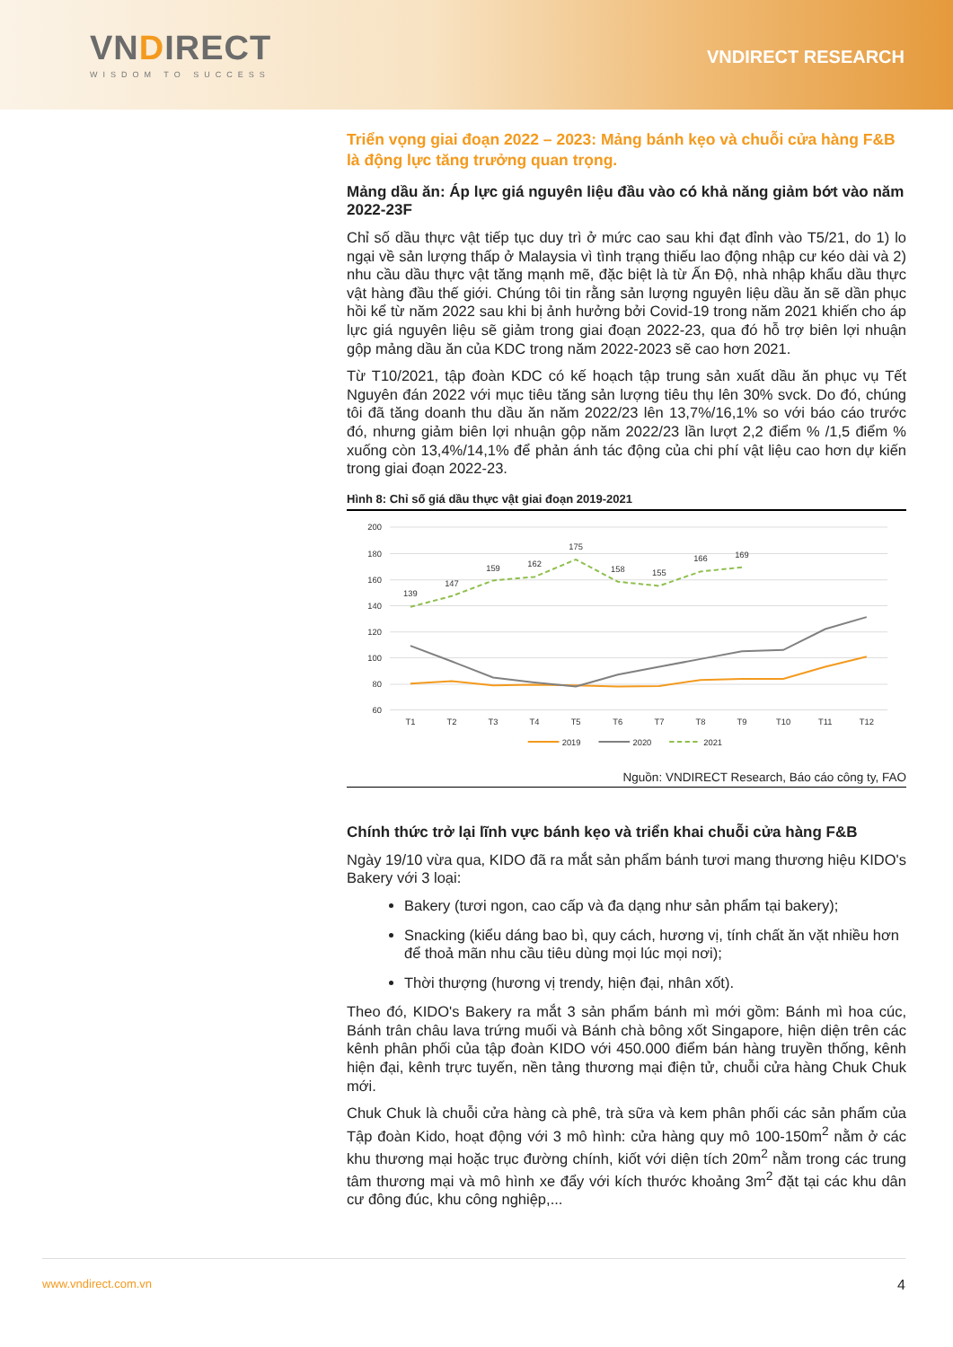VNDIRECT
WISDOM TO SUCCESS
VNDIRECT RESEARCH
Triển vọng giai đoạn 2022 – 2023: Mảng bánh kẹo và chuỗi cửa hàng F&B là động lực tăng trưởng quan trọng.
Mảng dầu ăn: Áp lực giá nguyên liệu đầu vào có khả năng giảm bớt vào năm 2022-23F
Chỉ số dầu thực vật tiếp tục duy trì ở mức cao sau khi đạt đỉnh vào T5/21, do 1) lo ngại về sản lượng thấp ở Malaysia vì tình trạng thiếu lao động nhập cư kéo dài và 2) nhu cầu dầu thực vật tăng mạnh mẽ, đặc biệt là từ Ấn Độ, nhà nhập khẩu dầu thực vật hàng đầu thế giới. Chúng tôi tin rằng sản lượng nguyên liệu dầu ăn sẽ dần phục hồi kể từ năm 2022 sau khi bị ảnh hưởng bởi Covid-19 trong năm 2021 khiến cho áp lực giá nguyên liệu sẽ giảm trong giai đoạn 2022-23, qua đó hỗ trợ biên lợi nhuận gộp mảng dầu ăn của KDC trong năm 2022-2023 sẽ cao hơn 2021.
Từ T10/2021, tập đoàn KDC có kế hoạch tập trung sản xuất dầu ăn phục vụ Tết Nguyên đán 2022 với mục tiêu tăng sản lượng tiêu thụ lên 30% svck. Do đó, chúng tôi đã tăng doanh thu dầu ăn năm 2022/23 lên 13,7%/16,1% so với báo cáo trước đó, nhưng giảm biên lợi nhuận gộp năm 2022/23 lần lượt 2,2 điểm % /1,5 điểm % xuống còn 13,4%/14,1% để phản ánh tác động của chi phí vật liệu cao hơn dự kiến trong giai đoạn 2022-23.
Hình 8: Chỉ số giá dầu thực vật giai đoạn 2019-2021
200
180
160
140
120
100
80
60
T1
T2
T3
T4
T5
T6
T7
T8
T9
T10
T11
T12
139
147
159
162
175
158
155
166
169
2019
2020
2021
Nguồn: VNDIRECT Research, Báo cáo công ty, FAO
Chính thức trở lại lĩnh vực bánh kẹo và triển khai chuỗi cửa hàng F&B
Ngày 19/10 vừa qua, KIDO đã ra mắt sản phẩm bánh tươi mang thương hiệu KIDO's Bakery với 3 loại:
Bakery (tươi ngon, cao cấp và đa dạng như sản phẩm tại bakery);
Snacking (kiểu dáng bao bì, quy cách, hương vị, tính chất ăn vặt nhiều hơn để thoả mãn nhu cầu tiêu dùng mọi lúc mọi nơi);
Thời thượng (hương vị trendy, hiện đại, nhân xốt).
Theo đó, KIDO's Bakery ra mắt 3 sản phẩm bánh mì mới gồm: Bánh mì hoa cúc, Bánh trân châu lava trứng muối và Bánh chà bông xốt Singapore, hiện diện trên các kênh phân phối của tập đoàn KIDO với 450.000 điểm bán hàng truyền thống, kênh hiện đại, kênh trực tuyến, nền tảng thương mại điện tử, chuỗi cửa hàng Chuk Chuk mới.
Chuk Chuk là chuỗi cửa hàng cà phê, trà sữa và kem phân phối các sản phẩm của Tập đoàn Kido, hoạt động với 3 mô hình: cửa hàng quy mô 100-150m<sup>2</sup> nằm ở các khu thương mại hoặc trục đường chính, kiốt với diện tích 20m<sup>2</sup> nằm trong các trung tâm thương mại và mô hình xe đẩy với kích thước khoảng 3m<sup>2</sup> đặt tại các khu dân cư đông đúc, khu công nghiệp,...
www.vndirect.com.vn 4